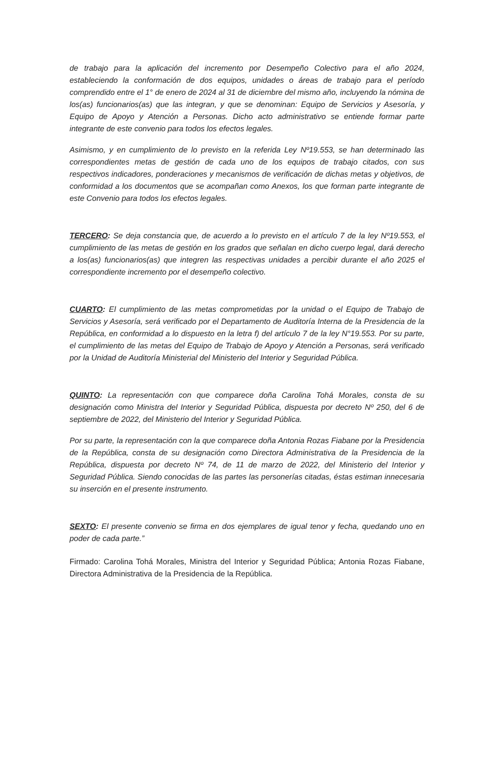de trabajo para la aplicación del incremento por Desempeño Colectivo para el año 2024, estableciendo la conformación de dos equipos, unidades o áreas de trabajo para el período comprendido entre el 1° de enero de 2024 al 31 de diciembre del mismo año, incluyendo la nómina de los(as) funcionarios(as) que las integran, y que se denominan: Equipo de Servicios y Asesoría, y Equipo de Apoyo y Atención a Personas. Dicho acto administrativo se entiende formar parte integrante de este convenio para todos los efectos legales.
Asimismo, y en cumplimiento de lo previsto en la referida Ley Nº19.553, se han determinado las correspondientes metas de gestión de cada uno de los equipos de trabajo citados, con sus respectivos indicadores, ponderaciones y mecanismos de verificación de dichas metas y objetivos, de conformidad a los documentos que se acompañan como Anexos, los que forman parte integrante de este Convenio para todos los efectos legales.
TERCERO: Se deja constancia que, de acuerdo a lo previsto en el artículo 7 de la ley Nº19.553, el cumplimiento de las metas de gestión en los grados que señalan en dicho cuerpo legal, dará derecho a los(as) funcionarios(as) que integren las respectivas unidades a percibir durante el año 2025 el correspondiente incremento por el desempeño colectivo.
CUARTO: El cumplimiento de las metas comprometidas por la unidad o el Equipo de Trabajo de Servicios y Asesoría, será verificado por el Departamento de Auditoría Interna de la Presidencia de la República, en conformidad a lo dispuesto en la letra f) del artículo 7 de la ley N°19.553. Por su parte, el cumplimiento de las metas del Equipo de Trabajo de Apoyo y Atención a Personas, será verificado por la Unidad de Auditoría Ministerial del Ministerio del Interior y Seguridad Pública.
QUINTO: La representación con que comparece doña Carolina Tohá Morales, consta de su designación como Ministra del Interior y Seguridad Pública, dispuesta por decreto Nº 250, del 6 de septiembre de 2022, del Ministerio del Interior y Seguridad Pública.
Por su parte, la representación con la que comparece doña Antonia Rozas Fiabane por la Presidencia de la República, consta de su designación como Directora Administrativa de la Presidencia de la República, dispuesta por decreto Nº 74, de 11 de marzo de 2022, del Ministerio del Interior y Seguridad Pública. Siendo conocidas de las partes las personerías citadas, éstas estiman innecesaria su inserción en el presente instrumento.
SEXTO: El presente convenio se firma en dos ejemplares de igual tenor y fecha, quedando uno en poder de cada parte.”
Firmado: Carolina Tohá Morales, Ministra del Interior y Seguridad Pública; Antonia Rozas Fiabane, Directora Administrativa de la Presidencia de la República.